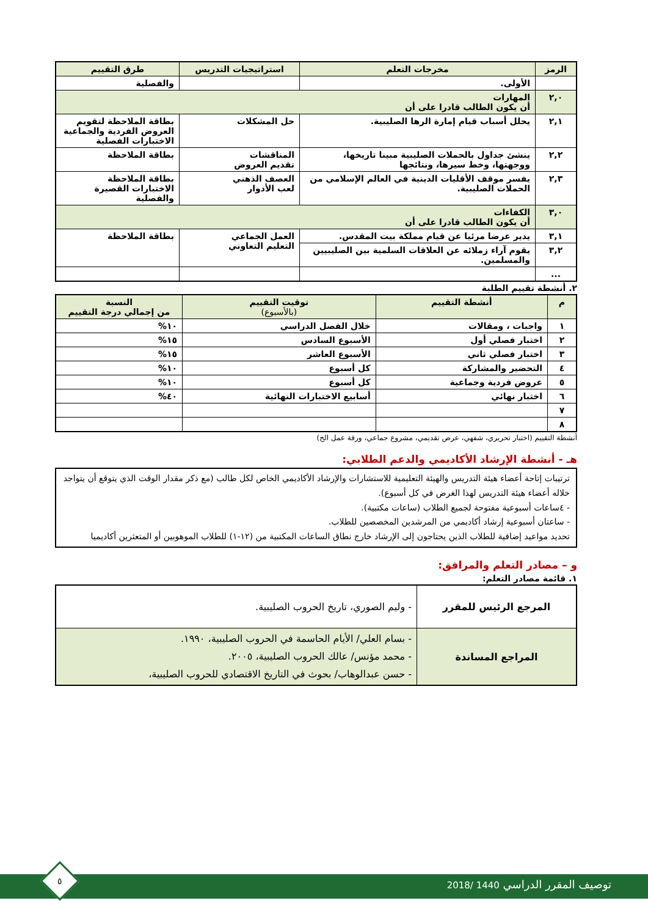| الرمز | مخرجات التعلم | استراتيجيات التدريس | طرق التقييم |
| --- | --- | --- | --- |
| | الأولى. | | والفصلية |
| ٢,٠ | المهارات أن يكون الطالب قادرا على أن | | |
| ٢,١ | يحلل أسباب قيام إمارة الرها الصليبية. | حل المشكلات | بطاقة الملاحظة لتقويم العروض الفردية والجماعية الاختبارات الفصلية |
| ٢,٢ | ينشئ جداول بالحملات الصليبية مبينا تاريخها، ووجهتها، وخط سيرها، ونتائجها | المناقشات تقديم العروض | بطاقة الملاحظة |
| ٢,٣ | يفسر موقف الأقليات الدينية في العالم الإسلامي من الحملات الصليبية. | العصف الذهني لعب الأدوار | بطاقة الملاحظة الاختبارات القصيرة والفصلية |
| ٣,٠ | الكفاءات أن يكون الطالب قادرا على أن | | |
| ٣,١ | يدير عرضا مرئيا عن قيام مملكة بيت المقدس. | العمل الجماعي التعليم التعاوني | بطاقة الملاحظة |
| ٣,٢ | يقوم آراء زملائه عن العلاقات السلمية بين الصليبيين والمسلمين. | | |
| ... | | | |
٢. أنشطة تقييم الطلبة
| م | أنشطة التقييم | توقيت التقييم (بالأسبوع) | النسبة من إجمالي درجة التقييم |
| --- | --- | --- | --- |
| ١ | واجبات ، ومقالات | خلال الفصل الدراسي | ١٠% |
| ٢ | اختبار فصلي أول | الأسبوع السادس | ١٥% |
| ٣ | اختبار فصلي ثاني | الأسبوع العاشر | ١٥% |
| ٤ | التحضير والمشاركة | كل أسبوع | ١٠% |
| ٥ | عروض فردية وجماعية | كل أسبوع | ١٠% |
| ٦ | اختبار نهائي | أسابيع الاختبارات النهائية | ٤٠% |
| ٧ | | | |
| ٨ | | | |
أنشطة التقييم (اختبار تحريري، شفهي، عرض تقديمي، مشروع جماعي، ورقة عمل الخ)
هـ - أنشطة الإرشاد الأكاديمي والدعم الطلابي:
ترتيبات إتاحة أعضاء هيئة التدريس والهيئة التعليمية للاستشارات والإرشاد الأكاديمي الخاص لكل طالب (مع ذكر مقدار الوقت الذي يتوقع أن يتواجد خلاله أعضاء هيئة التدريس لهذا الغرض في كل أسبوع).
- ٤ساعات أسبوعية مفتوحة لجميع الطلاب (ساعات مكتبية).
- ساعتان أسبوعية إرشاد أكاديمي من المرشدين المخصصين للطلاب.
تحديد مواعيد إضافية للطلاب الذين يحتاجون إلى الإرشاد خارج نطاق الساعات المكتبية من (١٢-١) للطلاب الموهوبين أو المتعثرين أكاديميا
و – مصادر التعلم والمرافق:
١. قائمة مصادر التعلم:
| المرجع الرئيس للمقرر | - وليم الصوري، تاريخ الحروب الصليبية. |
| المراجع المساندة | - بسام العلي/ الأيام الحاسمة في الحروب الصليبية، ١٩٩٠. - محمد مؤنس/ عالك الحروب الصليبية، ٢٠٠٥. - حسن عبدالوهاب/ بحوث في التاريخ الاقتصادي للحروب الصليبية، |
توصيف المقرر الدراسي 1440 /2018
٥